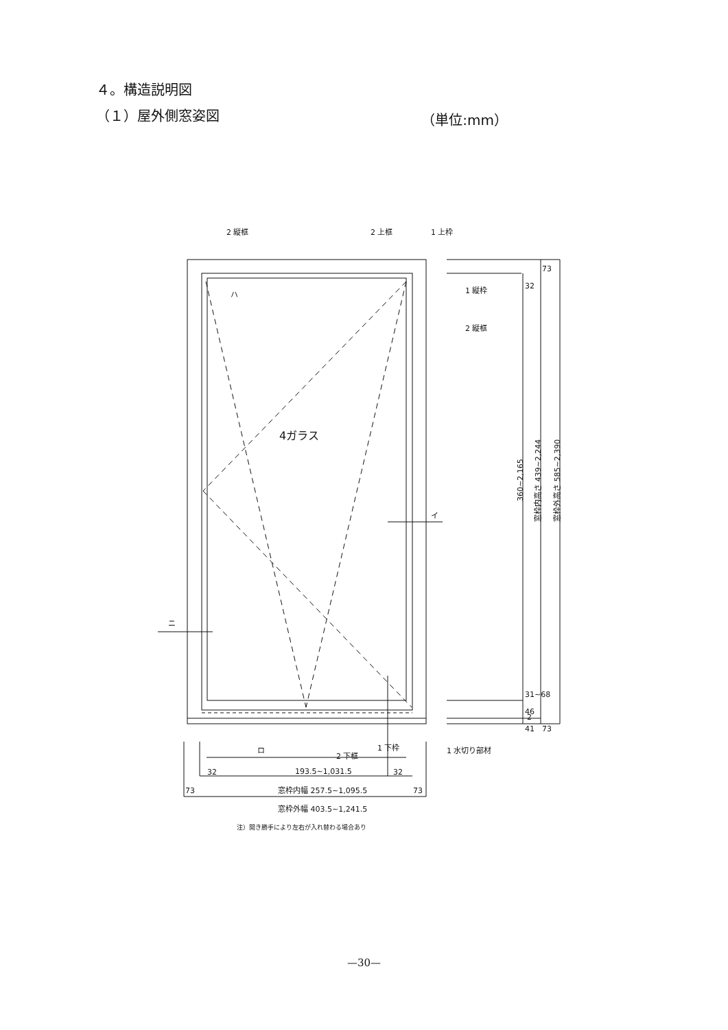４。構造説明図
（１）屋外側窓姿図 （単位:mm）
2 縦框
2 上框
1 上枠
1 縦枠
2 縦框
4ガラス
ハ
イ
ニ
ロ
2 下框
1 下枠
1 水切り部材
32
193.5~1,031.5
32
73
窓枠内幅 257.5~1,095.5
73
窓枠外幅 403.5~1,241.5
注）開き勝手により左右が入れ替わる場合あり
73
32
360~2,165
窓枠内高さ 439~2,244
窓枠外高さ 585~2,390
31~68
46
41
73
2
—30—